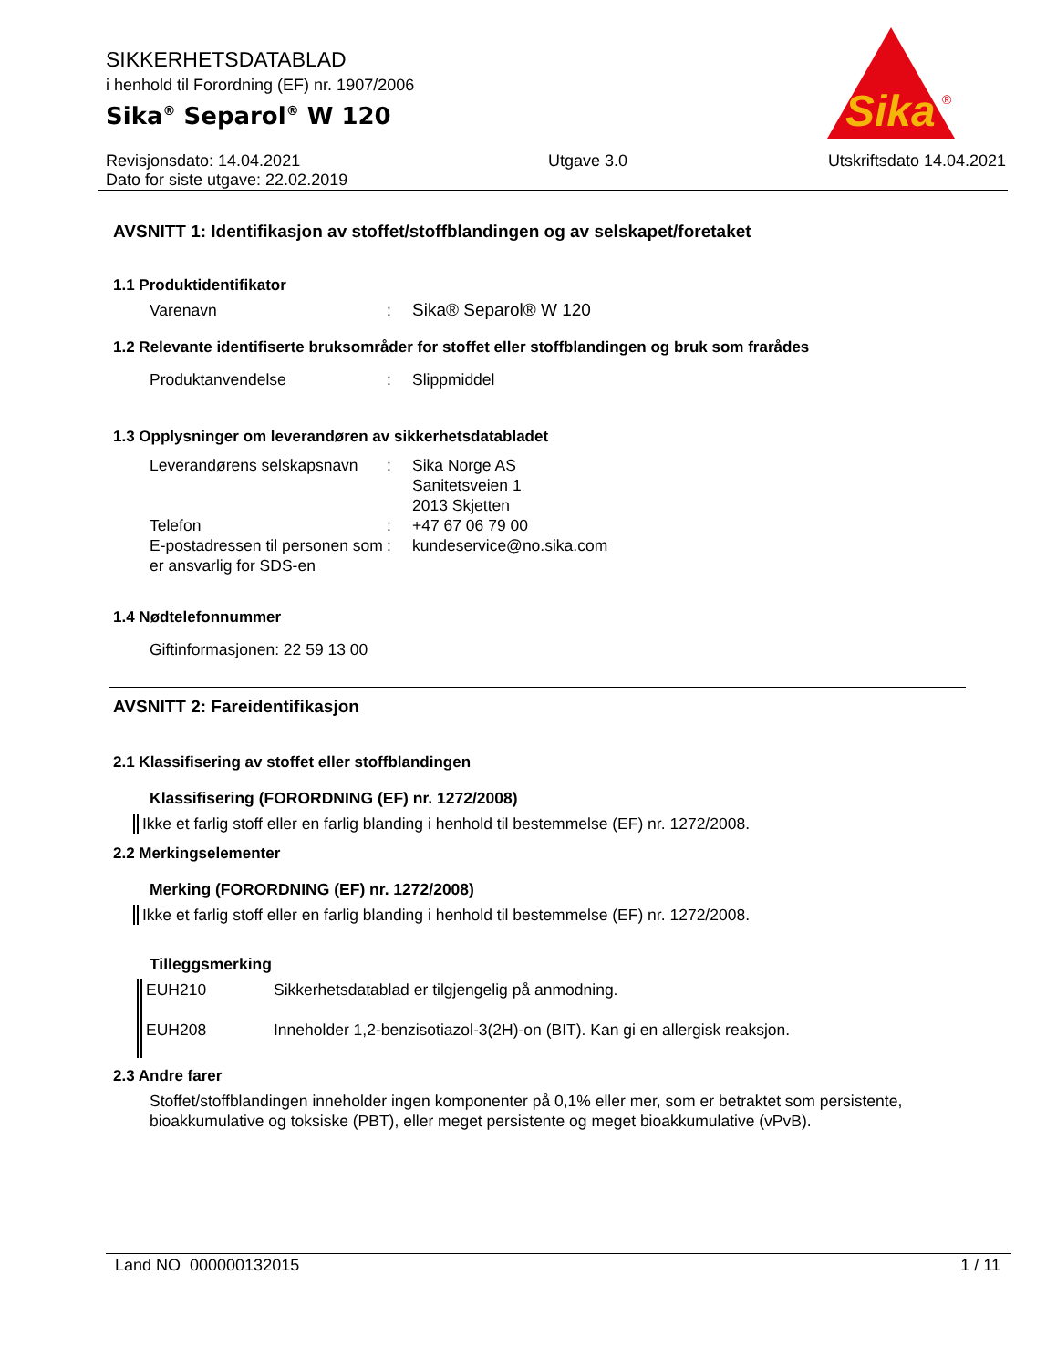Sika
®
SIKKERHETSDATABLAD
i henhold til Forordning (EF) nr. 1907/2006
Sika<sup>®</sup> Separol<sup>®</sup> W 120
Revisjonsdato: 14.04.2021
Dato for siste utgave: 22.02.2019
Utgave 3.0 Utskriftsdato 14.04.2021
AVSNITT 1: Identifikasjon av stoffet/stoffblandingen og av selskapet/foretaket
1.1 Produktidentifikator
Varenavn : Sika® Separol® W 120
1.2 Relevante identifiserte bruksområder for stoffet eller stoffblandingen og bruk som frarådes
Produktanvendelse : Slippmiddel
1.3 Opplysninger om leverandøren av sikkerhetsdatabladet
Leverandørens selskapsnavn
: Sika Norge AS
Sanitetsveien 1
2013 Skjetten
Telefon : +47 67 06 79 00
E-postadressen til personen som er ansvarlig for SDS-en
: kundeservice@no.sika.com
1.4 Nødtelefonnummer
Giftinformasjonen: 22 59 13 00
AVSNITT 2: Fareidentifikasjon
2.1 Klassifisering av stoffet eller stoffblandingen
Klassifisering (FORORDNING (EF) nr. 1272/2008)
Ikke et farlig stoff eller en farlig blanding i henhold til bestemmelse (EF) nr. 1272/2008.
2.2 Merkingselementer
Merking (FORORDNING (EF) nr. 1272/2008)
Ikke et farlig stoff eller en farlig blanding i henhold til bestemmelse (EF) nr. 1272/2008.
Tilleggsmerking
EUH210 Sikkerhetsdatablad er tilgjengelig på anmodning.
EUH208 Inneholder 1,2-benzisotiazol-3(2H)-on (BIT). Kan gi en allergisk reaksjon.
2.3 Andre farer
Stoffet/stoffblandingen inneholder ingen komponenter på 0,1% eller mer, som er betraktet som persistente, bioakkumulative og toksiske (PBT), eller meget persistente og meget bioakkumulative (vPvB).
Land NO 000000132015 1 / 11